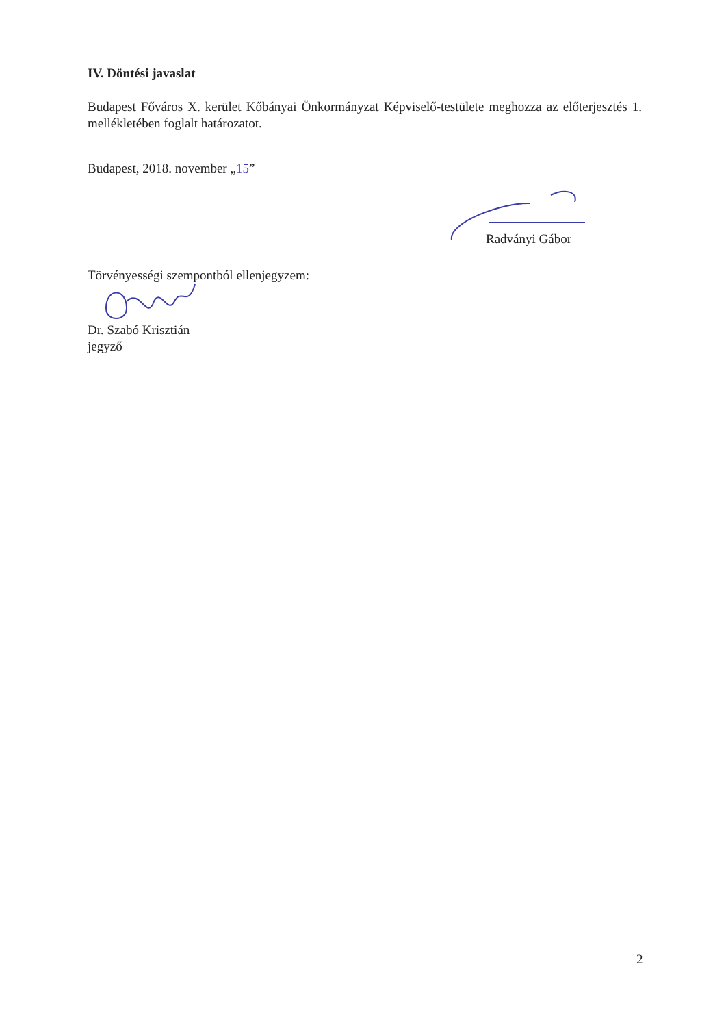IV. Döntési javaslat
Budapest Főváros X. kerület Kőbányai Önkormányzat Képviselő-testülete meghozza az előterjesztés 1. mellékletében foglalt határozatot.
Budapest, 2018. november „15”
Radványi Gábor
Törvényességi szempontból ellenjegyzem:
Dr. Szabó Krisztián
jegyző
2